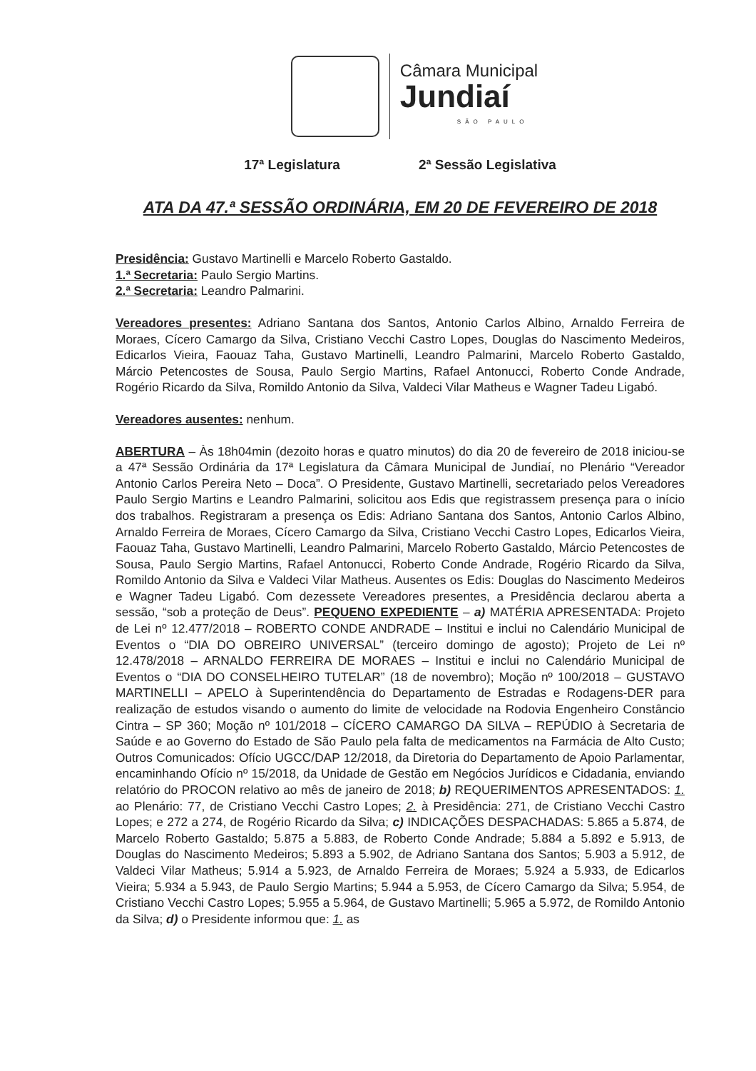Câmara Municipal
Jundiaí
SÃO PAULO
17ª Legislatura 2ª Sessão Legislativa
ATA DA 47.ª SESSÃO ORDINÁRIA, EM 20 DE FEVEREIRO DE 2018
Presidência: Gustavo Martinelli e Marcelo Roberto Gastaldo.
1.ª Secretaria: Paulo Sergio Martins.
2.ª Secretaria: Leandro Palmarini.
Vereadores presentes: Adriano Santana dos Santos, Antonio Carlos Albino, Arnaldo Ferreira de Moraes, Cícero Camargo da Silva, Cristiano Vecchi Castro Lopes, Douglas do Nascimento Medeiros, Edicarlos Vieira, Faouaz Taha, Gustavo Martinelli, Leandro Palmarini, Marcelo Roberto Gastaldo, Márcio Petencostes de Sousa, Paulo Sergio Martins, Rafael Antonucci, Roberto Conde Andrade, Rogério Ricardo da Silva, Romildo Antonio da Silva, Valdeci Vilar Matheus e Wagner Tadeu Ligabó.
Vereadores ausentes: nenhum.
ABERTURA – Às 18h04min (dezoito horas e quatro minutos) do dia 20 de fevereiro de 2018 iniciou-se a 47ª Sessão Ordinária da 17ª Legislatura da Câmara Municipal de Jundiaí, no Plenário “Vereador Antonio Carlos Pereira Neto – Doca”. O Presidente, Gustavo Martinelli, secretariado pelos Vereadores Paulo Sergio Martins e Leandro Palmarini, solicitou aos Edis que registrassem presença para o início dos trabalhos. Registraram a presença os Edis: Adriano Santana dos Santos, Antonio Carlos Albino, Arnaldo Ferreira de Moraes, Cícero Camargo da Silva, Cristiano Vecchi Castro Lopes, Edicarlos Vieira, Faouaz Taha, Gustavo Martinelli, Leandro Palmarini, Marcelo Roberto Gastaldo, Márcio Petencostes de Sousa, Paulo Sergio Martins, Rafael Antonucci, Roberto Conde Andrade, Rogério Ricardo da Silva, Romildo Antonio da Silva e Valdeci Vilar Matheus. Ausentes os Edis: Douglas do Nascimento Medeiros e Wagner Tadeu Ligabó. Com dezessete Vereadores presentes, a Presidência declarou aberta a sessão, “sob a proteção de Deus”. PEQUENO EXPEDIENTE – a) MATÉRIA APRESENTADA: Projeto de Lei nº 12.477/2018 – ROBERTO CONDE ANDRADE – Institui e inclui no Calendário Municipal de Eventos o “DIA DO OBREIRO UNIVERSAL” (terceiro domingo de agosto); Projeto de Lei nº 12.478/2018 – ARNALDO FERREIRA DE MORAES – Institui e inclui no Calendário Municipal de Eventos o “DIA DO CONSELHEIRO TUTELAR” (18 de novembro); Moção nº 100/2018 – GUSTAVO MARTINELLI – APELO à Superintendência do Departamento de Estradas e Rodagens-DER para realização de estudos visando o aumento do limite de velocidade na Rodovia Engenheiro Constâncio Cintra – SP 360; Moção nº 101/2018 – CÍCERO CAMARGO DA SILVA – REPÚDIO à Secretaria de Saúde e ao Governo do Estado de São Paulo pela falta de medicamentos na Farmácia de Alto Custo; Outros Comunicados: Ofício UGCC/DAP 12/2018, da Diretoria do Departamento de Apoio Parlamentar, encaminhando Ofício nº 15/2018, da Unidade de Gestão em Negócios Jurídicos e Cidadania, enviando relatório do PROCON relativo ao mês de janeiro de 2018; b) REQUERIMENTOS APRESENTADOS: 1. ao Plenário: 77, de Cristiano Vecchi Castro Lopes; 2. à Presidência: 271, de Cristiano Vecchi Castro Lopes; e 272 a 274, de Rogério Ricardo da Silva; c) INDICAÇÕES DESPACHADAS: 5.865 a 5.874, de Marcelo Roberto Gastaldo; 5.875 a 5.883, de Roberto Conde Andrade; 5.884 a 5.892 e 5.913, de Douglas do Nascimento Medeiros; 5.893 a 5.902, de Adriano Santana dos Santos; 5.903 a 5.912, de Valdeci Vilar Matheus; 5.914 a 5.923, de Arnaldo Ferreira de Moraes; 5.924 a 5.933, de Edicarlos Vieira; 5.934 a 5.943, de Paulo Sergio Martins; 5.944 a 5.953, de Cícero Camargo da Silva; 5.954, de Cristiano Vecchi Castro Lopes; 5.955 a 5.964, de Gustavo Martinelli; 5.965 a 5.972, de Romildo Antonio da Silva; d) o Presidente informou que: 1. as